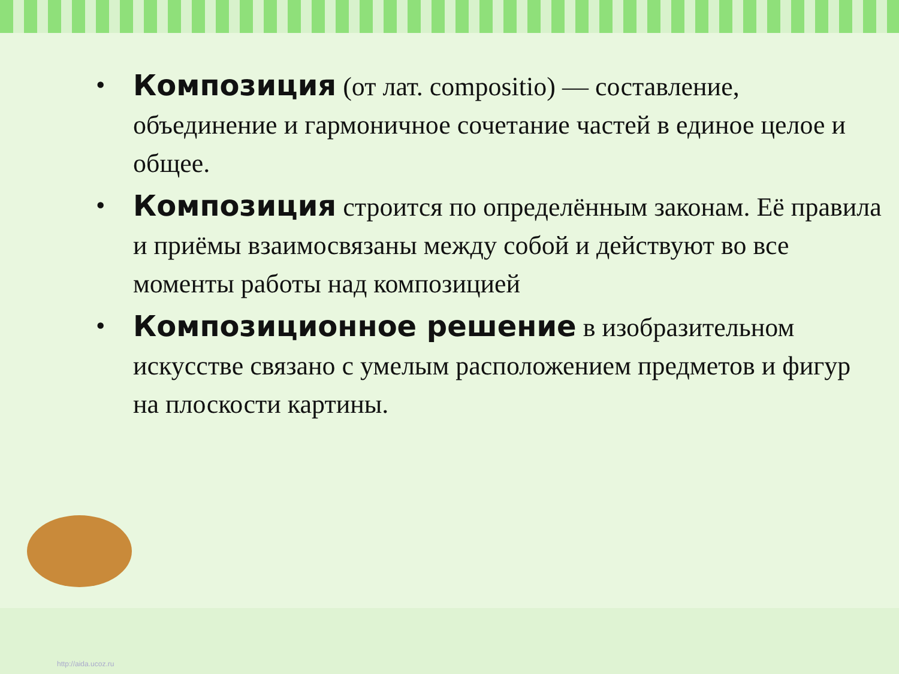• Композиция (от лат. compositio) — составление, объединение и гармоничное сочетание частей в единое целое и общее.
• Композиция строится по определённым законам. Её правила и приёмы взаимосвязаны между собой и действуют во все моменты работы над композицией
• Композиционное решение в изобразительном искусстве связано с умелым расположением предметов и фигур на плоскости картины.
http://aida.ucoz.ru